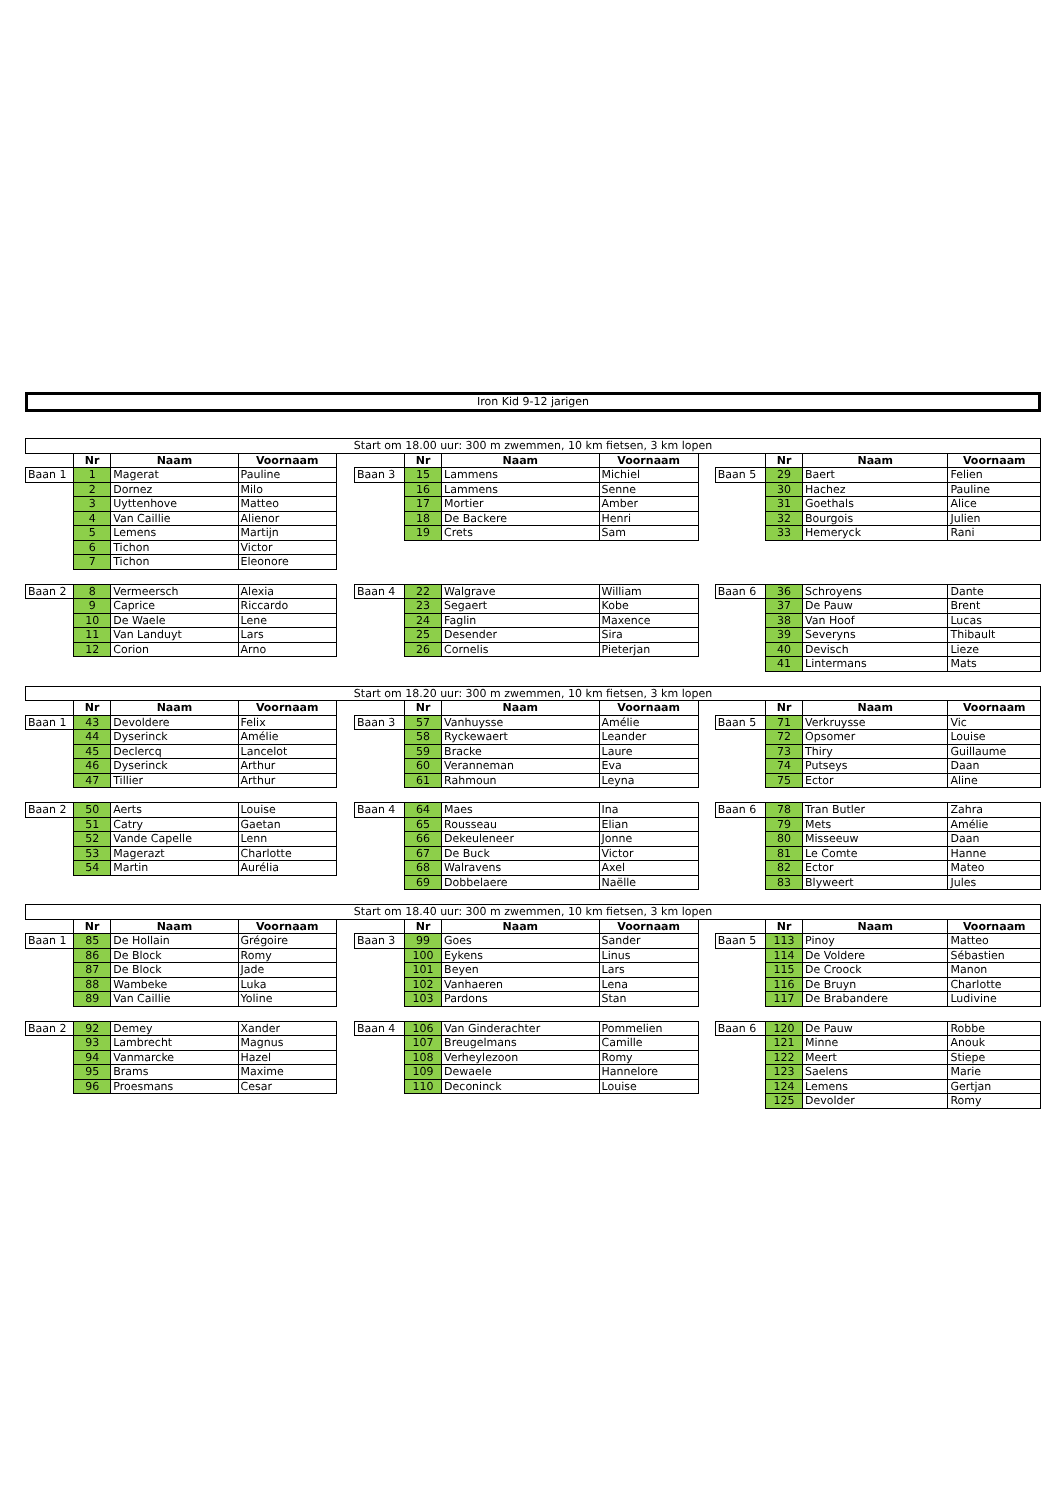Iron Kid 9-12 jarigen
| Start om 18.00 uur: 300 m zwemmen, 10 km fietsen, 3 km lopen | | | | | | | | | | | | | |
| | Nr | Naam | Voornaam | | | Nr | Naam | Voornaam | | | Nr | Naam | Voornaam |
| Baan 1 | 1 | Magerat | Pauline | | Baan 3 | 15 | Lammens | Michiel | | Baan 5 | 29 | Baert | Felien |
| | 2 | Dornez | Milo | | | 16 | Lammens | Senne | | | 30 | Hachez | Pauline |
| | 3 | Uyttenhove | Matteo | | | 17 | Mortier | Amber | | | 31 | Goethals | Alice |
| | 4 | Van Caillie | Alienor | | | 18 | De Backere | Henri | | | 32 | Bourgois | Julien |
| | 5 | Lemens | Martijn | | | 19 | Crets | Sam | | | 33 | Hemeryck | Rani |
| | 6 | Tichon | Victor | | | | | | | | | | |
| | 7 | Tichon | Eleonore | | | | | | | | | | |
| Baan 2 | 8 | Vermeersch | Alexia | | Baan 4 | 22 | Walgrave | William | | Baan 6 | 36 | Schroyens | Dante |
| | 9 | Caprice | Riccardo | | | 23 | Segaert | Kobe | | | 37 | De Pauw | Brent |
| | 10 | De Waele | Lene | | | 24 | Faglin | Maxence | | | 38 | Van Hoof | Lucas |
| | 11 | Van Landuyt | Lars | | | 25 | Desender | Sira | | | 39 | Severyns | Thibault |
| | 12 | Corion | Arno | | | 26 | Cornelis | Pieterjan | | | 40 | Devisch | Lieze |
| | | | | | | | | | | | 41 | Lintermans | Mats |
| Start om 18.20 uur: 300 m zwemmen, 10 km fietsen, 3 km lopen | | | | | | | | | | | | | |
| | Nr | Naam | Voornaam | | | Nr | Naam | Voornaam | | | Nr | Naam | Voornaam |
| Baan 1 | 43 | Devoldere | Felix | | Baan 3 | 57 | Vanhuysse | Amélie | | Baan 5 | 71 | Verkruysse | Vic |
| | 44 | Dyserinck | Amélie | | | 58 | Ryckewaert | Leander | | | 72 | Opsomer | Louise |
| | 45 | Declercq | Lancelot | | | 59 | Bracke | Laure | | | 73 | Thiry | Guillaume |
| | 46 | Dyserinck | Arthur | | | 60 | Veranneman | Eva | | | 74 | Putseys | Daan |
| | 47 | Tillier | Arthur | | | 61 | Rahmoun | Leyna | | | 75 | Ector | Aline |
| Baan 2 | 50 | Aerts | Louise | | Baan 4 | 64 | Maes | Ina | | Baan 6 | 78 | Tran Butler | Zahra |
| | 51 | Catry | Gaetan | | | 65 | Rousseau | Elian | | | 79 | Mets | Amélie |
| | 52 | Vande Capelle | Lenn | | | 66 | Dekeuleneer | Jonne | | | 80 | Misseeuw | Daan |
| | 53 | Magerazt | Charlotte | | | 67 | De Buck | Victor | | | 81 | Le Comte | Hanne |
| | 54 | Martin | Aurélia | | | 68 | Walravens | Axel | | | 82 | Ector | Mateo |
| | | | | | | 69 | Dobbelaere | Naëlle | | | 83 | Blyweert | Jules |
| Start om 18.40 uur: 300 m zwemmen, 10 km fietsen, 3 km lopen | | | | | | | | | | | | | |
| | Nr | Naam | Voornaam | | | Nr | Naam | Voornaam | | | Nr | Naam | Voornaam |
| Baan 1 | 85 | De Hollain | Grégoire | | Baan 3 | 99 | Goes | Sander | | Baan 5 | 113 | Pinoy | Matteo |
| | 86 | De Block | Romy | | | 100 | Eykens | Linus | | | 114 | De Voldere | Sébastien |
| | 87 | De Block | Jade | | | 101 | Beyen | Lars | | | 115 | De Croock | Manon |
| | 88 | Wambeke | Luka | | | 102 | Vanhaeren | Lena | | | 116 | De Bruyn | Charlotte |
| | 89 | Van Caillie | Yoline | | | 103 | Pardons | Stan | | | 117 | De Brabandere | Ludivine |
| Baan 2 | 92 | Demey | Xander | | Baan 4 | 106 | Van Ginderachter | Pommelien | | Baan 6 | 120 | De Pauw | Robbe |
| | 93 | Lambrecht | Magnus | | | 107 | Breugelmans | Camille | | | 121 | Minne | Anouk |
| | 94 | Vanmarcke | Hazel | | | 108 | Verheylezoon | Romy | | | 122 | Meert | Stiepe |
| | 95 | Brams | Maxime | | | 109 | Dewaele | Hannelore | | | 123 | Saelens | Marie |
| | 96 | Proesmans | Cesar | | | 110 | Deconinck | Louise | | | 124 | Lemens | Gertjan |
| | | | | | | | | | | | 125 | Devolder | Romy |